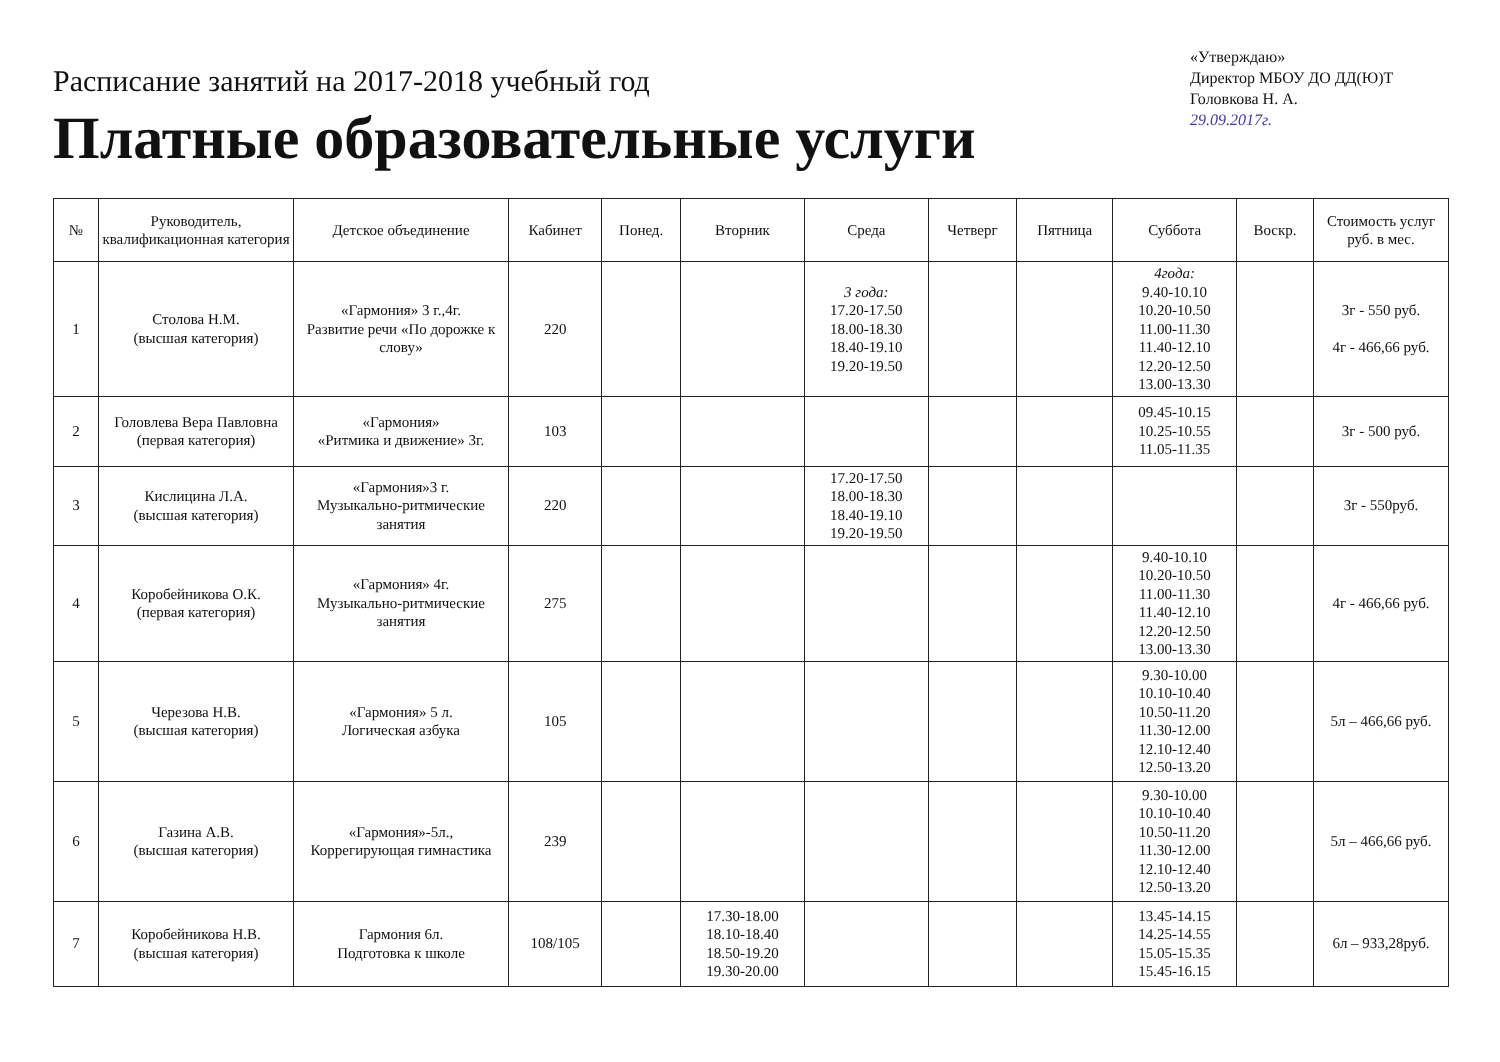Расписание занятий на 2017-2018 учебный год
Платные образовательные услуги
«Утверждаю»
Директор МБОУ ДО ДД(Ю)Т
Головкова Н. А.
29.09.2017г.
| № | Руководитель, квалификационная категория | Детское объединение | Кабинет | Понед. | Вторник | Среда | Четверг | Пятница | Суббота | Воскр. | Стоимость услуг руб. в мес. |
| --- | --- | --- | --- | --- | --- | --- | --- | --- | --- | --- | --- |
| 1 | Столова Н.М. (высшая категория) | «Гармония» 3 г.,4г. Развитие речи «По дорожке к слову» | 220 | | | 3 года: 17.20-17.50 18.00-18.30 18.40-19.10 19.20-19.50 | | | 4года: 9.40-10.10 10.20-10.50 11.00-11.30 11.40-12.10 12.20-12.50 13.00-13.30 | | 3г - 550 руб. 4г - 466,66 руб. |
| 2 | Головлева Вера Павловна (первая категория) | «Гармония» «Ритмика и движение» 3г. | 103 | | | | | | 09.45-10.15 10.25-10.55 11.05-11.35 | | 3г - 500 руб. |
| 3 | Кислицина Л.А. (высшая категория) | «Гармония»3 г. Музыкально-ритмические занятия | 220 | | | 17.20-17.50 18.00-18.30 18.40-19.10 19.20-19.50 | | | | | 3г - 550руб. |
| 4 | Коробейникова О.К. (первая категория) | «Гармония» 4г. Музыкально-ритмические занятия | 275 | | | | | | 9.40-10.10 10.20-10.50 11.00-11.30 11.40-12.10 12.20-12.50 13.00-13.30 | | 4г - 466,66 руб. |
| 5 | Черезова Н.В. (высшая категория) | «Гармония» 5 л. Логическая азбука | 105 | | | | | | 9.30-10.00 10.10-10.40 10.50-11.20 11.30-12.00 12.10-12.40 12.50-13.20 | | 5л – 466,66 руб. |
| 6 | Газина А.В. (высшая категория) | «Гармония»-5л., Коррегирующая гимнастика | 239 | | | | | | 9.30-10.00 10.10-10.40 10.50-11.20 11.30-12.00 12.10-12.40 12.50-13.20 | | 5л – 466,66 руб. |
| 7 | Коробейникова Н.В. (высшая категория) | Гармония 6л. Подготовка к школе | 108/105 | | 17.30-18.00 18.10-18.40 18.50-19.20 19.30-20.00 | | | | 13.45-14.15 14.25-14.55 15.05-15.35 15.45-16.15 | | 6л – 933,28руб. |